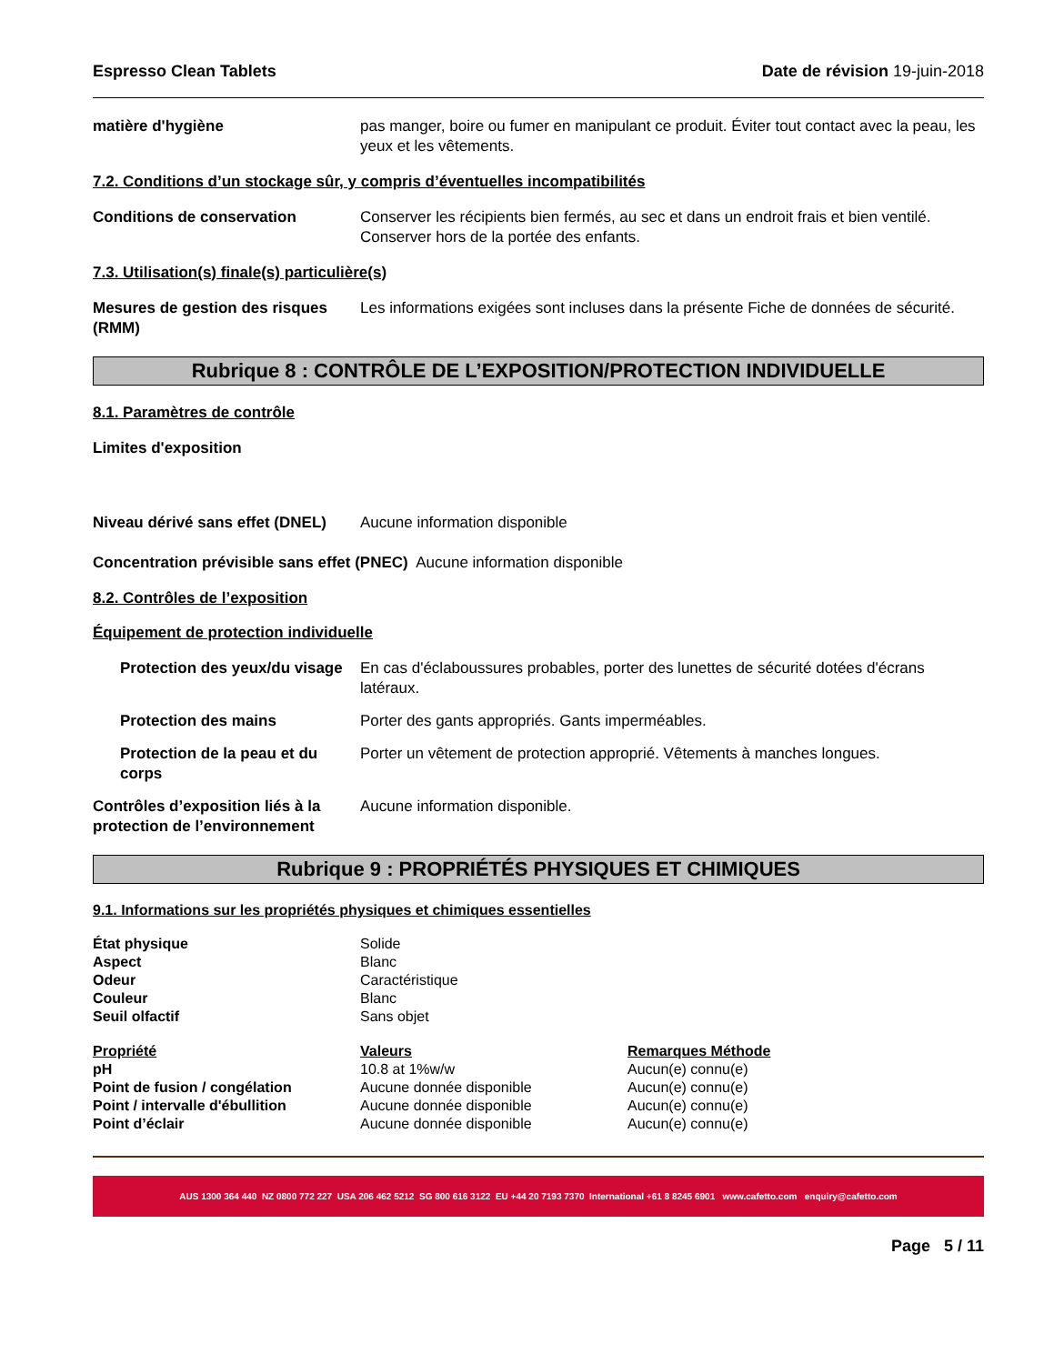Espresso Clean Tablets Date de révision 19-juin-2018
matière d'hygiène pas manger, boire ou fumer en manipulant ce produit. Éviter tout contact avec la peau, les yeux et les vêtements.
7.2. Conditions d’un stockage sûr, y compris d’éventuelles incompatibilités
Conditions de conservation Conserver les récipients bien fermés, au sec et dans un endroit frais et bien ventilé. Conserver hors de la portée des enfants.
7.3. Utilisation(s) finale(s) particulière(s)
Mesures de gestion des risques (RMM)
Les informations exigées sont incluses dans la présente Fiche de données de sécurité.
Rubrique 8 : CONTRÔLE DE L’EXPOSITION/PROTECTION INDIVIDUELLE
8.1. Paramètres de contrôle
Limites d'exposition
Niveau dérivé sans effet (DNEL)
Aucune information disponible
Concentration prévisible sans effet (PNEC) Aucune information disponible
8.2. Contrôles de l’exposition
Équipement de protection individuelle
Protection des yeux/du visage
En cas d'éclaboussures probables, porter des lunettes de sécurité dotées d'écrans latéraux.
Protection des mains Porter des gants appropriés. Gants imperméables.
Protection de la peau et du corps
Porter un vêtement de protection approprié. Vêtements à manches longues.
Contrôles d’exposition liés à la protection de l’environnement
Aucune information disponible.
Rubrique 9 : PROPRIÉTÉS PHYSIQUES ET CHIMIQUES
9.1. Informations sur les propriétés physiques et chimiques essentielles
| État physique | Solide |
| Aspect | Blanc |
| Odeur | Caractéristique |
| Couleur | Blanc |
| Seuil olfactif | Sans objet |
| Propriété | Valeurs | Remarques Méthode |
| --- | --- | --- |
| pH | 10.8 at 1%w/w | Aucun(e) connu(e) |
| Point de fusion / congélation | Aucune donnée disponible | Aucun(e) connu(e) |
| Point / intervalle d'ébullition | Aucune donnée disponible | Aucun(e) connu(e) |
| Point d’éclair | Aucune donnée disponible | Aucun(e) connu(e) |
AUS 1300 364 440 NZ 0800 772 227 USA 206 462 5212 SG 800 616 3122 EU +44 20 7193 7370 International +61 8 8245 6901 www.cafetto.com enquiry@cafetto.com
Page 5 / 11